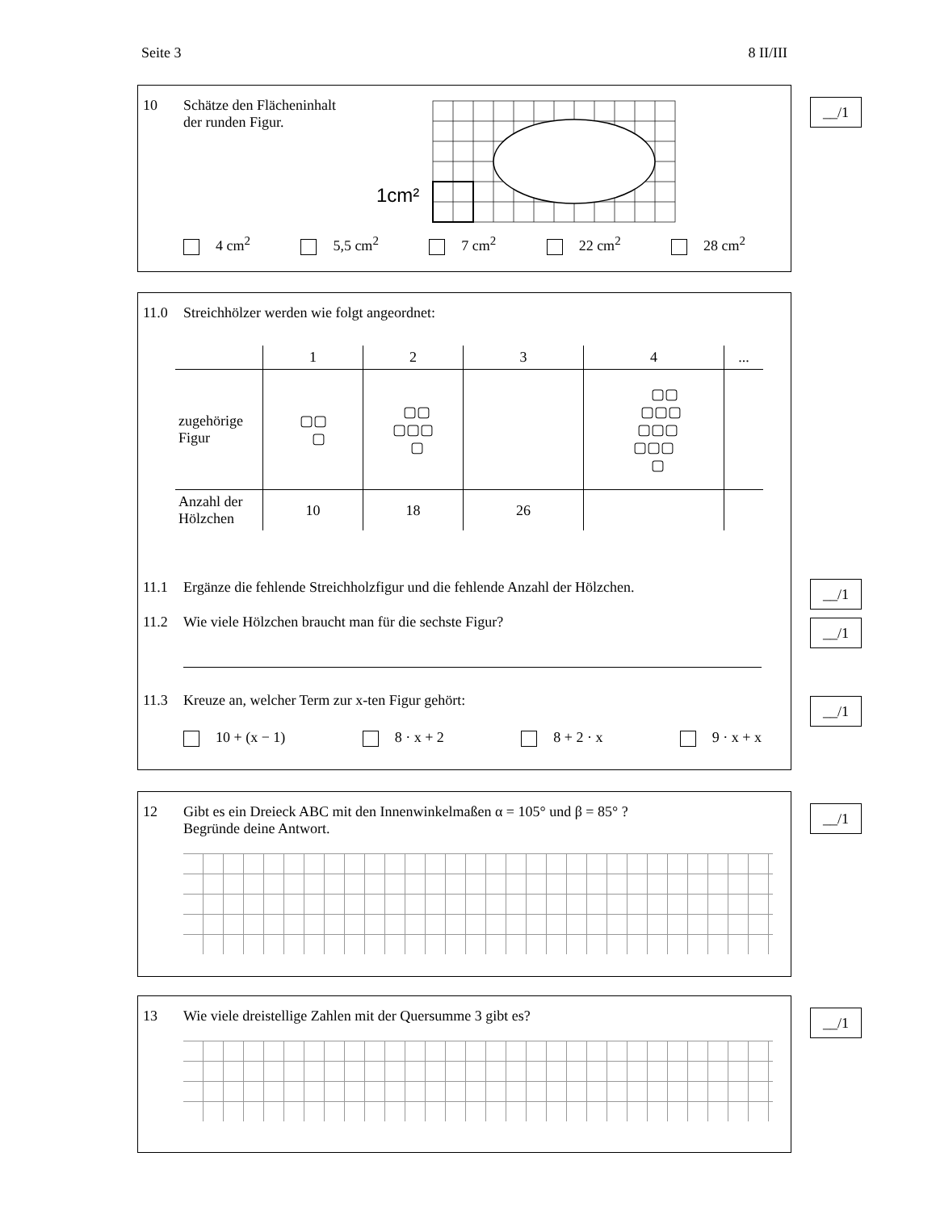Seite 3 8 II/III
10 Schätze den Flächeninhalt
der runden Figur.
1cm²
4 cm<sup>2</sup> 5,5 cm<sup>2</sup> 7 cm<sup>2</sup> 22 cm<sup>2</sup> 28 cm<sup>2</sup>
__/1
11.0 Streichhölzer werden wie folgt angeordnet:
| | 1 | 2 | 3 | 4 | ... |
| --- | --- | --- | --- | --- | --- |
| zugehörige Figur | ▢▢ ▢ | ▢▢ ▢▢▢ ▢ | | ▢▢ ▢▢▢ ▢▢▢ ▢▢▢ ▢ | |
| Anzahl der Hölzchen | 10 | 18 | 26 | | |
11.1 Ergänze die fehlende Streichholzfigur und die fehlende Anzahl der Hölzchen.
11.2 Wie viele Hölzchen braucht man für die sechste Figur?
11.3 Kreuze an, welcher Term zur x-ten Figur gehört:
10 + (x − 1) 8 · x + 2 8 + 2 · x 9 · x + x
__/1
__/1
__/1
12 Gibt es ein Dreieck ABC mit den Innenwinkelmaßen α = 105° und β = 85° ?
Begründe deine Antwort.
__/1
13 Wie viele dreistellige Zahlen mit der Quersumme 3 gibt es?
__/1